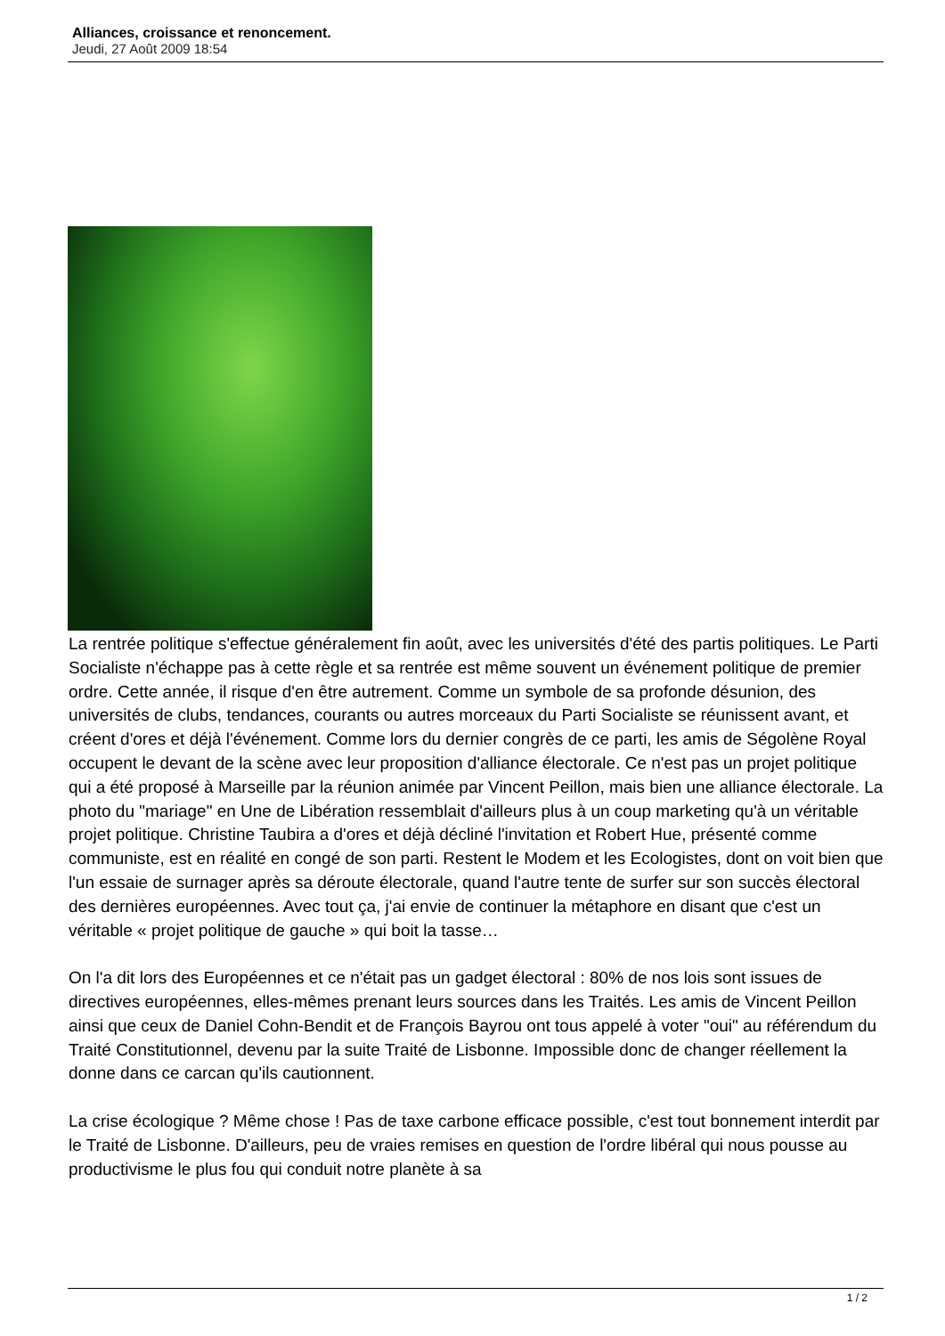Alliances, croissance et renoncement.
Jeudi, 27 Août 2009 18:54
La rentrée politique s'effectue généralement fin août, avec les universités d'été des partis politiques. Le Parti Socialiste n'échappe pas à cette règle et sa rentrée est même souvent un événement politique de premier ordre. Cette année, il risque d'en être autrement. Comme un symbole de sa profonde désunion, des universités de clubs, tendances, courants ou autres morceaux du Parti Socialiste se réunissent avant, et créent d'ores et déjà l'événement. Comme lors du dernier congrès de ce parti, les amis de Ségolène Royal occupent le devant de la scène avec leur proposition d'alliance électorale. Ce n'est pas un projet politique qui a été proposé à Marseille par la réunion animée par Vincent Peillon, mais bien une alliance électorale. La photo du "mariage" en Une de Libération ressemblait d'ailleurs plus à un coup marketing qu'à un véritable projet politique. Christine Taubira a d'ores et déjà décliné l'invitation et Robert Hue, présenté comme communiste, est en réalité en congé de son parti. Restent le Modem et les Ecologistes, dont on voit bien que l'un essaie de surnager après sa déroute électorale, quand l'autre tente de surfer sur son succès électoral des dernières européennes. Avec tout ça, j'ai envie de continuer la métaphore en disant que c'est un véritable « projet politique de gauche » qui boit la tasse…
On l'a dit lors des Européennes et ce n'était pas un gadget électoral : 80% de nos lois sont issues de directives européennes, elles-mêmes prenant leurs sources dans les Traités. Les amis de Vincent Peillon ainsi que ceux de Daniel Cohn-Bendit et de François Bayrou ont tous appelé à voter "oui" au référendum du Traité Constitutionnel, devenu par la suite Traité de Lisbonne. Impossible donc de changer réellement la donne dans ce carcan qu'ils cautionnent.
La crise écologique ? Même chose ! Pas de taxe carbone efficace possible, c'est tout bonnement interdit par le Traité de Lisbonne. D'ailleurs, peu de vraies remises en question de l'ordre libéral qui nous pousse au productivisme le plus fou qui conduit notre planète à sa
1 / 2